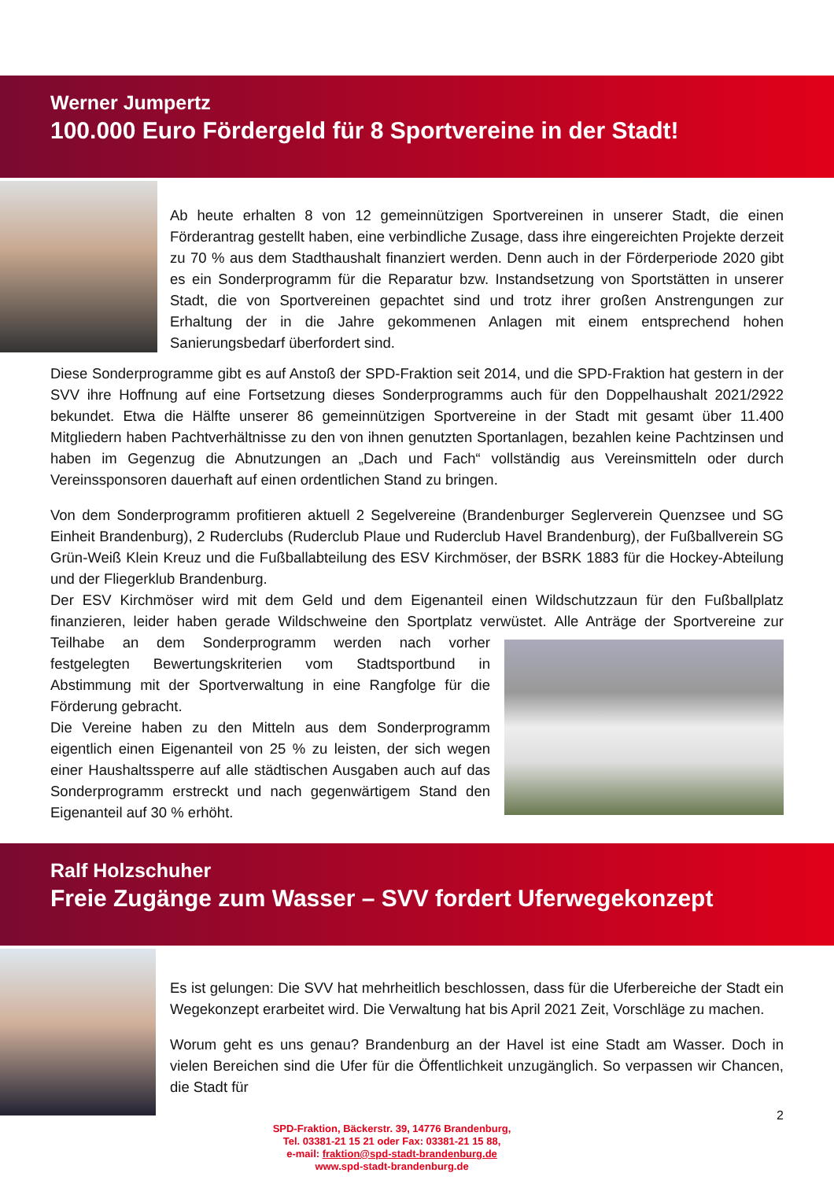Werner Jumpertz
100.000 Euro Fördergeld für 8 Sportvereine in der Stadt!
Ab heute erhalten 8 von 12 gemeinnützigen Sportvereinen in unserer Stadt, die einen Förderantrag gestellt haben, eine verbindliche Zusage, dass ihre eingereichten Projekte derzeit zu 70 % aus dem Stadthaushalt finanziert werden. Denn auch in der Förderperiode 2020 gibt es ein Sonderprogramm für die Reparatur bzw. Instandsetzung von Sportstätten in unserer Stadt, die von Sportvereinen gepachtet sind und trotz ihrer großen Anstrengungen zur Erhaltung der in die Jahre gekommenen Anlagen mit einem entsprechend hohen Sanierungsbedarf überfordert sind.
Diese Sonderprogramme gibt es auf Anstoß der SPD-Fraktion seit 2014, und die SPD-Fraktion hat gestern in der SVV ihre Hoffnung auf eine Fortsetzung dieses Sonderprogramms auch für den Doppelhaushalt 2021/2922 bekundet. Etwa die Hälfte unserer 86 gemeinnützigen Sportvereine in der Stadt mit gesamt über 11.400 Mitgliedern haben Pachtverhältnisse zu den von ihnen genutzten Sportanlagen, bezahlen keine Pachtzinsen und haben im Gegenzug die Abnutzungen an „Dach und Fach“ vollständig aus Vereinsmitteln oder durch Vereinssponsoren dauerhaft auf einen ordentlichen Stand zu bringen.
Von dem Sonderprogramm profitieren aktuell 2 Segelvereine (Brandenburger Seglerverein Quenzsee und SG Einheit Brandenburg), 2 Ruderclubs (Ruderclub Plaue und Ruderclub Havel Brandenburg), der Fußballverein SG Grün-Weiß Klein Kreuz und die Fußballabteilung des ESV Kirchmöser, der BSRK 1883 für die Hockey-Abteilung und der Fliegerklub Brandenburg.
Der ESV Kirchmöser wird mit dem Geld und dem Eigenanteil einen Wildschutzzaun für den Fußballplatz finanzieren, leider haben gerade Wildschweine den Sportplatz verwüstet. Alle Anträge der Sportvereine zur Teilhabe an dem Sonderprogramm werden nach vorher festgelegten Bewertungskriterien vom Stadtsportbund in Abstimmung mit der Sportverwaltung in eine Rangfolge für die Förderung gebracht.
Die Vereine haben zu den Mitteln aus dem Sonderprogramm eigentlich einen Eigenanteil von 25 % zu leisten, der sich wegen einer Haushaltssperre auf alle städtischen Ausgaben auch auf das Sonderprogramm erstreckt und nach gegenwärtigem Stand den Eigenanteil auf 30 % erhöht.
Ralf Holzschuher
Freie Zugänge zum Wasser – SVV fordert Uferwegekonzept
Es ist gelungen: Die SVV hat mehrheitlich beschlossen, dass für die Uferbereiche der Stadt ein Wegekonzept erarbeitet wird. Die Verwaltung hat bis April 2021 Zeit, Vorschläge zu machen.
Worum geht es uns genau? Brandenburg an der Havel ist eine Stadt am Wasser. Doch in vielen Bereichen sind die Ufer für die Öffentlichkeit unzugänglich. So verpassen wir Chancen, die Stadt für
2
SPD-Fraktion, Bäckerstr. 39, 14776 Brandenburg,
Tel. 03381-21 15 21 oder Fax: 03381-21 15 88,
e-mail: fraktion@spd-stadt-brandenburg.de
www.spd-stadt-brandenburg.de